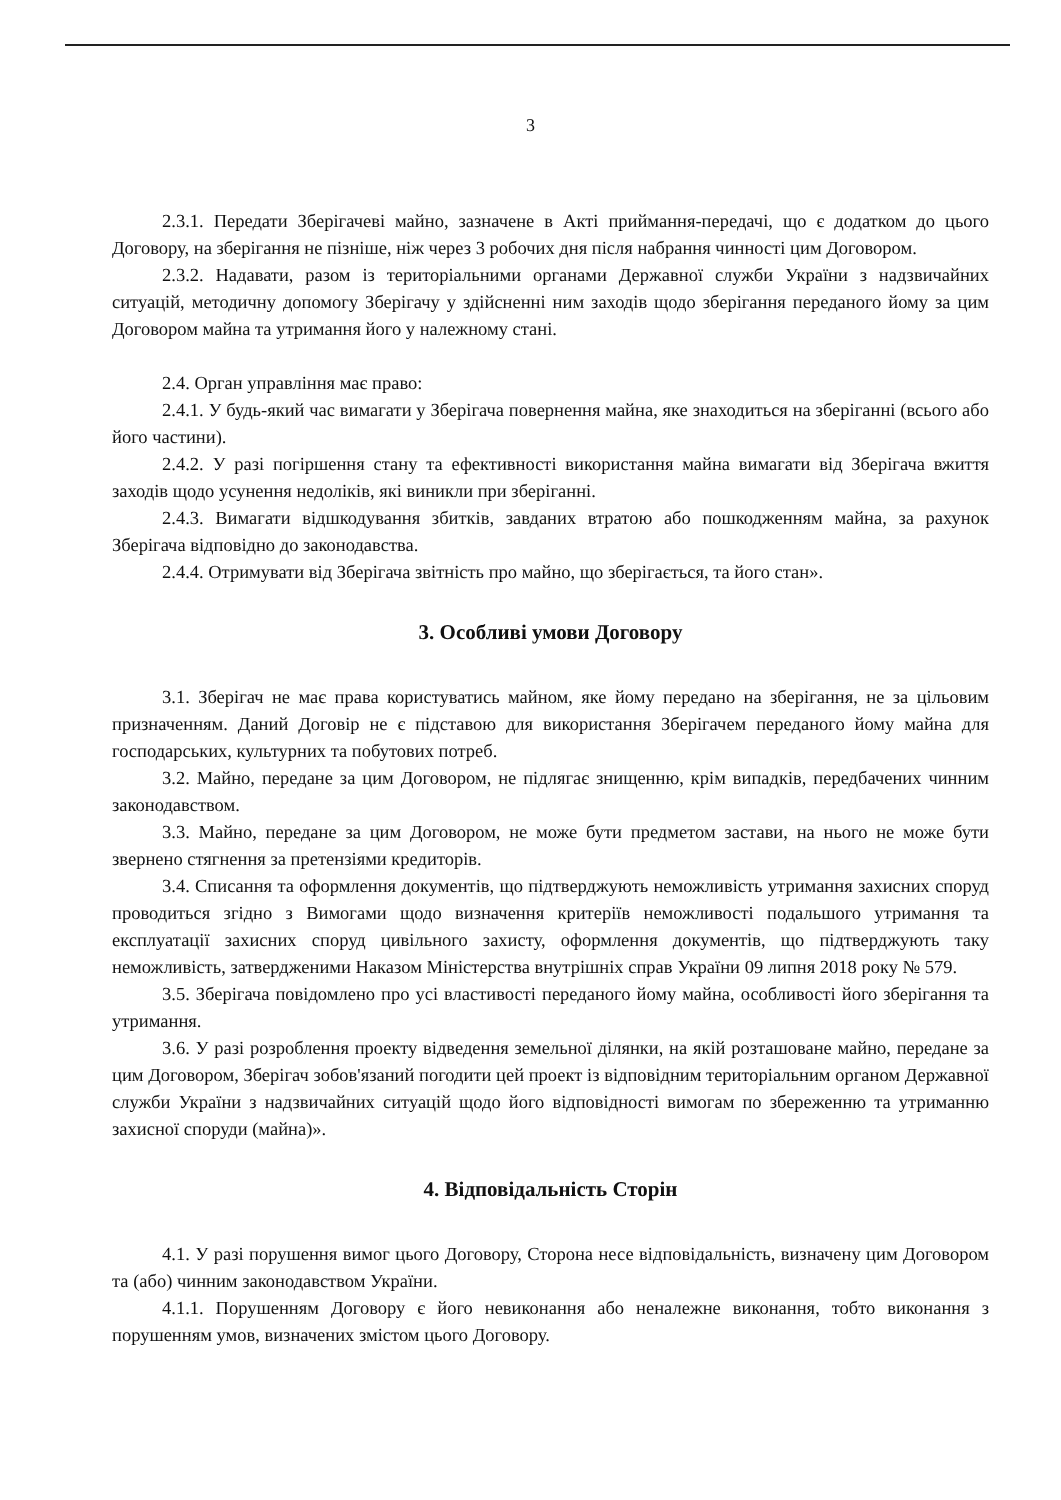3
2.3.1. Передати Зберігачеві майно, зазначене в Акті приймання-передачі, що є додатком до цього Договору, на зберігання не пізніше, ніж через 3 робочих дня після набрання чинності цим Договором.
2.3.2. Надавати, разом із територіальними органами Державної служби України з надзвичайних ситуацій, методичну допомогу Зберігачу у здійсненні ним заходів щодо зберігання переданого йому за цим Договором майна та утримання його у належному стані.
2.4. Орган управління має право:
2.4.1. У будь-який час вимагати у Зберігача повернення майна, яке знаходиться на зберіганні (всього або його частини).
2.4.2. У разі погіршення стану та ефективності використання майна вимагати від Зберігача вжиття заходів щодо усунення недоліків, які виникли при зберіганні.
2.4.3. Вимагати відшкодування збитків, завданих втратою або пошкодженням майна, за рахунок Зберігача відповідно до законодавства.
2.4.4. Отримувати від Зберігача звітність про майно, що зберігається, та його стан».
3. Особливі умови Договору
3.1. Зберігач не має права користуватись майном, яке йому передано на зберігання, не за цільовим призначенням. Даний Договір не є підставою для використання Зберігачем переданого йому майна для господарських, культурних та побутових потреб.
3.2. Майно, передане за цим Договором, не підлягає знищенню, крім випадків, передбачених чинним законодавством.
3.3. Майно, передане за цим Договором, не може бути предметом застави, на нього не може бути звернено стягнення за претензіями кредиторів.
3.4. Списання та оформлення документів, що підтверджують неможливість утримання захисних споруд проводиться згідно з Вимогами щодо визначення критеріїв неможливості подальшого утримання та експлуатації захисних споруд цивільного захисту, оформлення документів, що підтверджують таку неможливість, затвердженими Наказом Міністерства внутрішніх справ України 09 липня 2018 року № 579.
3.5. Зберігача повідомлено про усі властивості переданого йому майна, особливості його зберігання та утримання.
3.6. У разі розроблення проекту відведення земельної ділянки, на якій розташоване майно, передане за цим Договором, Зберігач зобов'язаний погодити цей проект із відповідним територіальним органом Державної служби України з надзвичайних ситуацій щодо його відповідності вимогам по збереженню та утриманню захисної споруди (майна)».
4. Відповідальність Сторін
4.1. У разі порушення вимог цього Договору, Сторона несе відповідальність, визначену цим Договором та (або) чинним законодавством України.
4.1.1. Порушенням Договору є його невиконання або неналежне виконання, тобто виконання з порушенням умов, визначених змістом цього Договору.